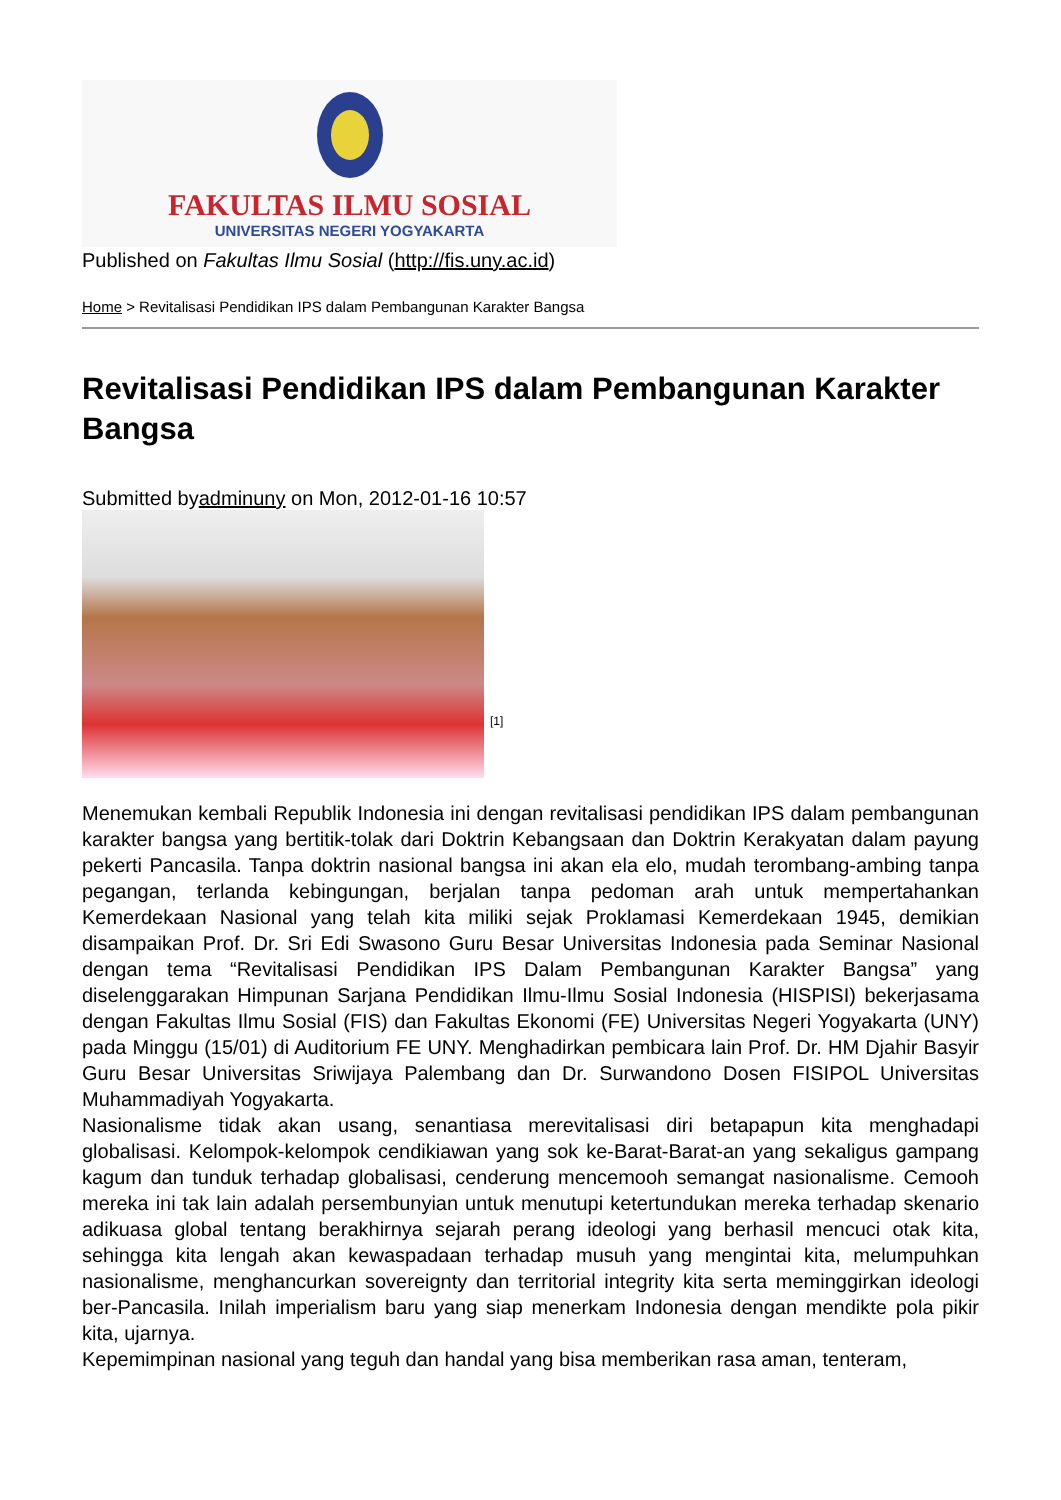FAKULTAS ILMU SOSIAL
UNIVERSITAS NEGERI YOGYAKARTA
Published on Fakultas Ilmu Sosial (http://fis.uny.ac.id)
Home > Revitalisasi Pendidikan IPS dalam Pembangunan Karakter Bangsa
Revitalisasi Pendidikan IPS dalam Pembangunan Karakter Bangsa
Submitted byadminuny on Mon, 2012-01-16 10:57
[1]
Menemukan kembali Republik Indonesia ini dengan revitalisasi pendidikan IPS dalam pembangunan karakter bangsa yang bertitik-tolak dari Doktrin Kebangsaan dan Doktrin Kerakyatan dalam payung pekerti Pancasila. Tanpa doktrin nasional bangsa ini akan ela elo, mudah terombang-ambing tanpa pegangan, terlanda kebingungan, berjalan tanpa pedoman arah untuk mempertahankan Kemerdekaan Nasional yang telah kita miliki sejak Proklamasi Kemerdekaan 1945, demikian disampaikan Prof. Dr. Sri Edi Swasono Guru Besar Universitas Indonesia pada Seminar Nasional dengan tema “Revitalisasi Pendidikan IPS Dalam Pembangunan Karakter Bangsa” yang diselenggarakan Himpunan Sarjana Pendidikan Ilmu-Ilmu Sosial Indonesia (HISPISI) bekerjasama dengan Fakultas Ilmu Sosial (FIS) dan Fakultas Ekonomi (FE) Universitas Negeri Yogyakarta (UNY) pada Minggu (15/01) di Auditorium FE UNY. Menghadirkan pembicara lain Prof. Dr. HM Djahir Basyir Guru Besar Universitas Sriwijaya Palembang dan Dr. Surwandono Dosen FISIPOL Universitas Muhammadiyah Yogyakarta.
Nasionalisme tidak akan usang, senantiasa merevitalisasi diri betapapun kita menghadapi globalisasi. Kelompok-kelompok cendikiawan yang sok ke-Barat-Barat-an yang sekaligus gampang kagum dan tunduk terhadap globalisasi, cenderung mencemooh semangat nasionalisme. Cemooh mereka ini tak lain adalah persembunyian untuk menutupi ketertundukan mereka terhadap skenario adikuasa global tentang berakhirnya sejarah perang ideologi yang berhasil mencuci otak kita, sehingga kita lengah akan kewaspadaan terhadap musuh yang mengintai kita, melumpuhkan nasionalisme, menghancurkan sovereignty dan territorial integrity kita serta meminggirkan ideologi ber-Pancasila. Inilah imperialism baru yang siap menerkam Indonesia dengan mendikte pola pikir kita, ujarnya.
Kepemimpinan nasional yang teguh dan handal yang bisa memberikan rasa aman, tenteram,